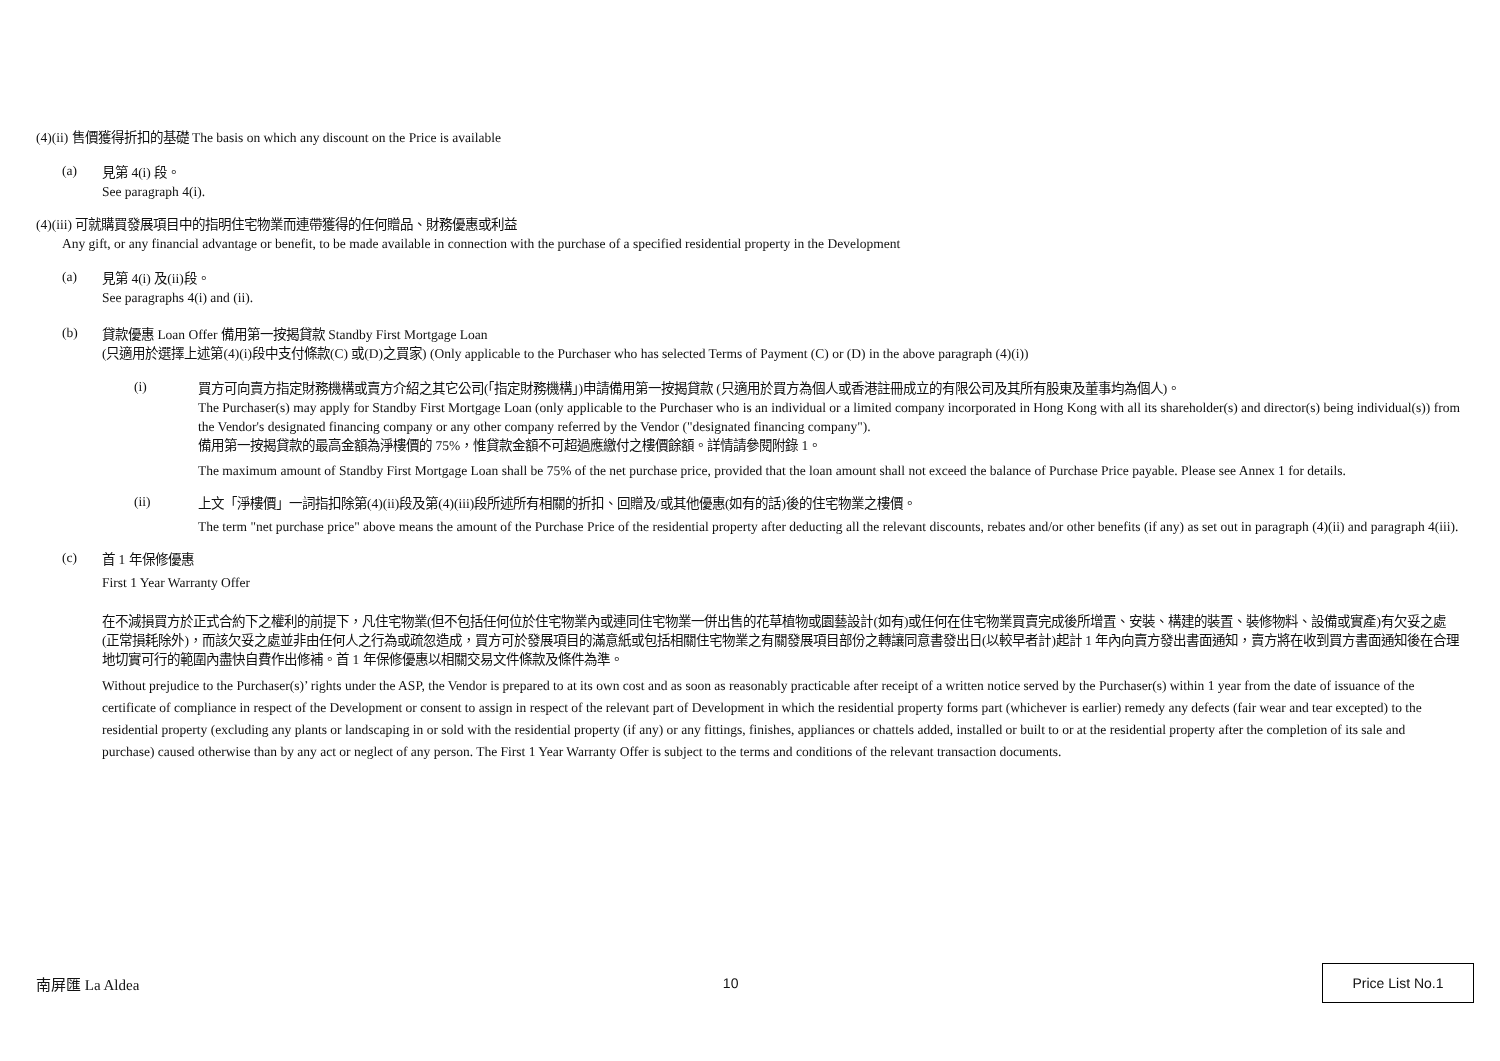(4)(ii) 售價獲得折扣的基礎 The basis on which any discount on the Price is available
(a)
見第 4(i) 段。
See paragraph 4(i).
(4)(iii) 可就購買發展項目中的指明住宅物業而連帶獲得的任何贈品、財務優惠或利益
Any gift, or any financial advantage or benefit, to be made available in connection with the purchase of a specified residential property in the Development
(a)
見第 4(i) 及(ii)段。
See paragraphs 4(i) and (ii).
(b)
貸款優惠 Loan Offer 備用第一按揭貸款 Standby First Mortgage Loan
(只適用於選擇上述第(4)(i)段中支付條款(C) 或(D)之買家) (Only applicable to the Purchaser who has selected Terms of Payment (C) or (D) in the above paragraph (4)(i))
(i)
買方可向賣方指定財務機構或賣方介紹之其它公司(「指定財務機構」)申請備用第一按揭貸款 (只適用於買方為個人或香港註冊成立的有限公司及其所有股東及董事均為個人)。
The Purchaser(s) may apply for Standby First Mortgage Loan (only applicable to the Purchaser who is an individual or a limited company incorporated in Hong Kong with all its shareholder(s) and director(s) being individual(s)) from the Vendor's designated financing company or any other company referred by the Vendor ("designated financing company").
備用第一按揭貸款的最高金額為淨樓價的 75%，惟貸款金額不可超過應繳付之樓價餘額。詳情請參閱附錄 1。
The maximum amount of Standby First Mortgage Loan shall be 75% of the net purchase price, provided that the loan amount shall not exceed the balance of Purchase Price payable. Please see Annex 1 for details.
(ii)
上文「淨樓價」一詞指扣除第(4)(ii)段及第(4)(iii)段所述所有相關的折扣、回贈及/或其他優惠(如有的話)後的住宅物業之樓價。
The term "net purchase price" above means the amount of the Purchase Price of the residential property after deducting all the relevant discounts, rebates and/or other benefits (if any) as set out in paragraph (4)(ii) and paragraph 4(iii).
(c)
首 1 年保修優惠
First 1 Year Warranty Offer
在不減損買方於正式合約下之權利的前提下，凡住宅物業(但不包括任何位於住宅物業內或連同住宅物業一併出售的花草植物或園藝設計(如有)或任何在住宅物業買賣完成後所增置、安裝、構建的裝置、裝修物料、設備或實產)有欠妥之處(正常損耗除外)，而該欠妥之處並非由任何人之行為或疏忽造成，買方可於發展項目的滿意紙或包括相關住宅物業之有關發展項目部份之轉讓同意書發出日(以較早者計)起計 1 年內向賣方發出書面通知，賣方將在收到買方書面通知後在合理地切實可行的範圍內盡快自費作出修補。首 1 年保修優惠以相關交易文件條款及條件為準。
Without prejudice to the Purchaser(s)’ rights under the ASP, the Vendor is prepared to at its own cost and as soon as reasonably practicable after receipt of a written notice served by the Purchaser(s) within 1 year from the date of issuance of the certificate of compliance in respect of the Development or consent to assign in respect of the relevant part of Development in which the residential property forms part (whichever is earlier) remedy any defects (fair wear and tear excepted) to the residential property (excluding any plants or landscaping in or sold with the residential property (if any) or any fittings, finishes, appliances or chattels added, installed or built to or at the residential property after the completion of its sale and purchase) caused otherwise than by any act or neglect of any person. The First 1 Year Warranty Offer is subject to the terms and conditions of the relevant transaction documents.
南屏匯 La Aldea 10
Price List No.1